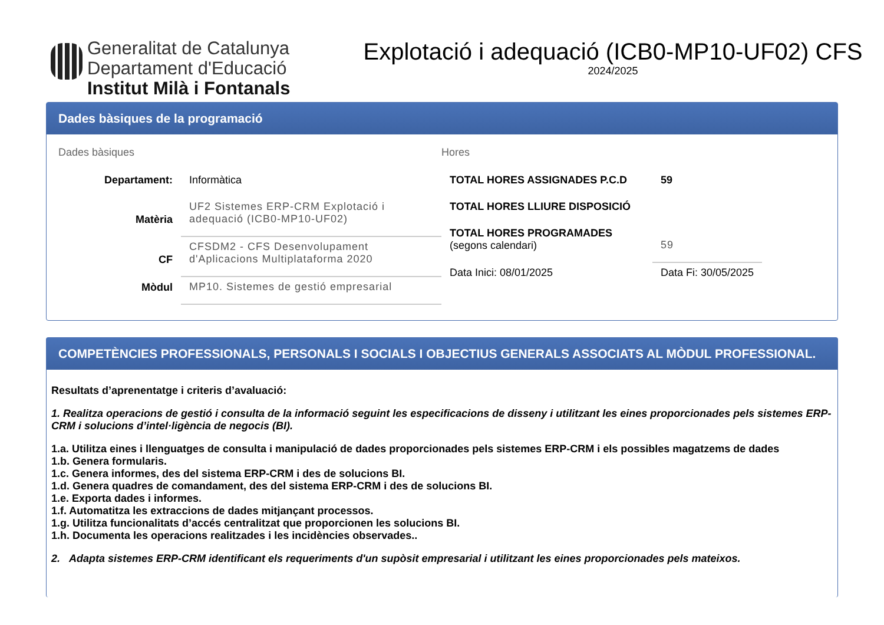Generalitat de Catalunya
Departament d'Educació
Institut Milà i Fontanals
Explotació i adequació (ICB0-MP10-UF02) CFS
2024/2025
Dades bàsiques de la programació
Dades bàsiques
| Departament: | Informàtica |
| Matèria | UF2 Sistemes ERP-CRM Explotació i adequació (ICB0-MP10-UF02) |
| CF | CFSDM2 - CFS Desenvolupament d'Aplicacions Multiplataforma 2020 |
| Mòdul | MP10. Sistemes de gestió empresarial |
Hores
| TOTAL HORES ASSIGNADES P.C.D | 59 |
| TOTAL HORES LLIURE DISPOSICIÓ | |
| TOTAL HORES PROGRAMADES (segons calendari) | 59 |
| Data Inici: 08/01/2025 | Data Fi: 30/05/2025 |
COMPETÈNCIES PROFESSIONALS, PERSONALS I SOCIALS I OBJECTIUS GENERALS ASSOCIATS AL MÒDUL PROFESSIONAL.
Resultats d’aprenentatge i criteris d’avaluació:
1. Realitza operacions de gestió i consulta de la informació seguint les especificacions de disseny i utilitzant les eines proporcionades pels sistemes ERP- CRM i solucions d’intel·ligència de negocis (BI).
1.a. Utilitza eines i llenguatges de consulta i manipulació de dades proporcionades pels sistemes ERP-CRM i els possibles magatzems de dades
1.b. Genera formularis.
1.c. Genera informes, des del sistema ERP-CRM i des de solucions BI.
1.d. Genera quadres de comandament, des del sistema ERP-CRM i des de solucions BI.
1.e. Exporta dades i informes.
1.f. Automatitza les extraccions de dades mitjançant processos.
1.g. Utilitza funcionalitats d’accés centralitzat que proporcionen les solucions BI.
1.h. Documenta les operacions realitzades i les incidències observades..
2. Adapta sistemes ERP-CRM identificant els requeriments d'un supòsit empresarial i utilitzant les eines proporcionades pels mateixos.